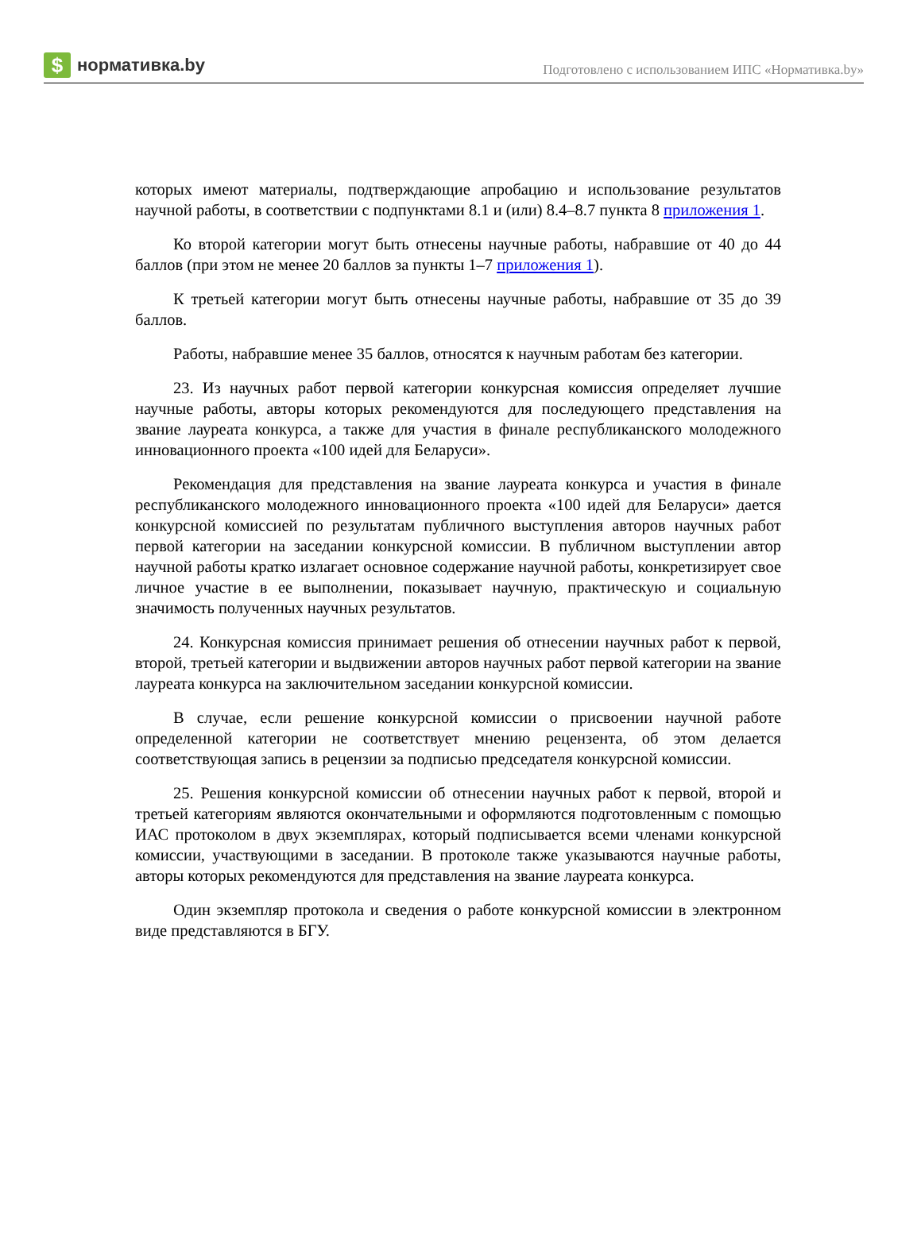$ нормативка.by
Подготовлено с использованием ИПС «Нормативка.by»
которых имеют материалы, подтверждающие апробацию и использование результатов научной работы, в соответствии с подпунктами 8.1 и (или) 8.4–8.7 пункта 8 приложения 1.
Ко второй категории могут быть отнесены научные работы, набравшие от 40 до 44 баллов (при этом не менее 20 баллов за пункты 1–7 приложения 1).
К третьей категории могут быть отнесены научные работы, набравшие от 35 до 39 баллов.
Работы, набравшие менее 35 баллов, относятся к научным работам без категории.
23. Из научных работ первой категории конкурсная комиссия определяет лучшие научные работы, авторы которых рекомендуются для последующего представления на звание лауреата конкурса, а также для участия в финале республиканского молодежного инновационного проекта «100 идей для Беларуси».
Рекомендация для представления на звание лауреата конкурса и участия в финале республиканского молодежного инновационного проекта «100 идей для Беларуси» дается конкурсной комиссией по результатам публичного выступления авторов научных работ первой категории на заседании конкурсной комиссии. В публичном выступлении автор научной работы кратко излагает основное содержание научной работы, конкретизирует свое личное участие в ее выполнении, показывает научную, практическую и социальную значимость полученных научных результатов.
24. Конкурсная комиссия принимает решения об отнесении научных работ к первой, второй, третьей категории и выдвижении авторов научных работ первой категории на звание лауреата конкурса на заключительном заседании конкурсной комиссии.
В случае, если решение конкурсной комиссии о присвоении научной работе определенной категории не соответствует мнению рецензента, об этом делается соответствующая запись в рецензии за подписью председателя конкурсной комиссии.
25. Решения конкурсной комиссии об отнесении научных работ к первой, второй и третьей категориям являются окончательными и оформляются подготовленным с помощью ИАС протоколом в двух экземплярах, который подписывается всеми членами конкурсной комиссии, участвующими в заседании. В протоколе также указываются научные работы, авторы которых рекомендуются для представления на звание лауреата конкурса.
Один экземпляр протокола и сведения о работе конкурсной комиссии в электронном виде представляются в БГУ.